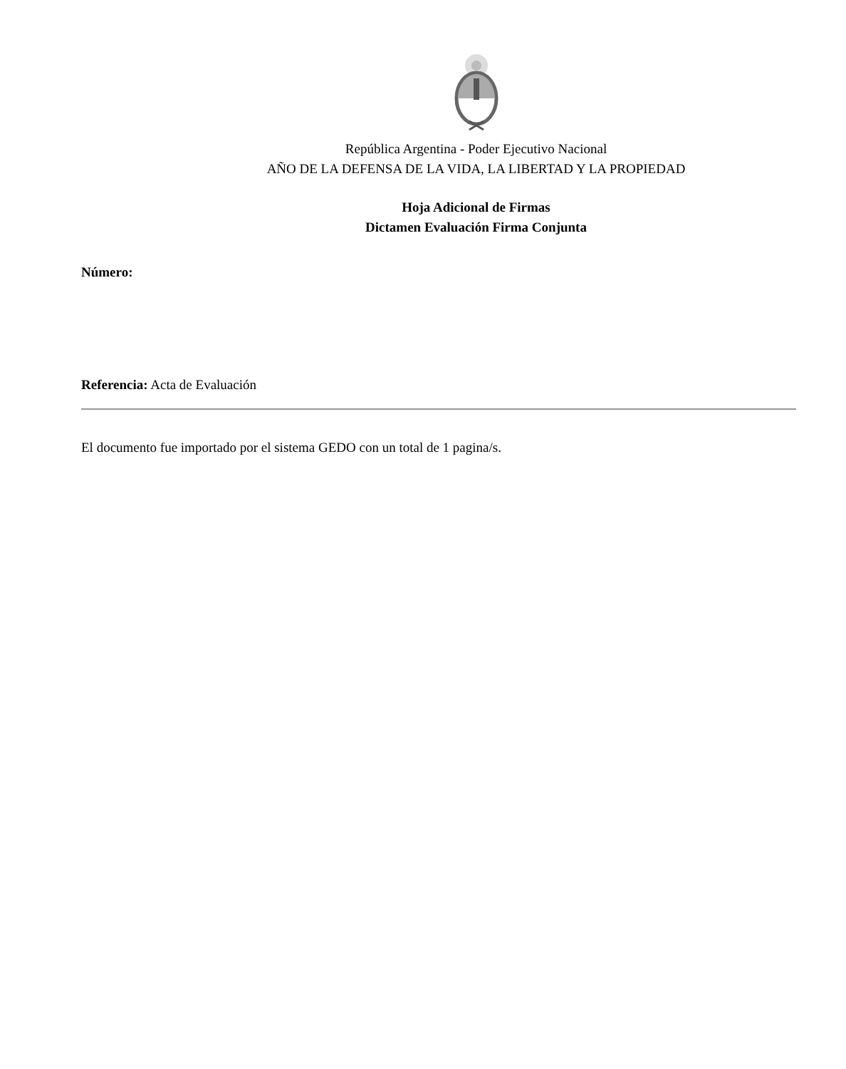República Argentina - Poder Ejecutivo Nacional
AÑO DE LA DEFENSA DE LA VIDA, LA LIBERTAD Y LA PROPIEDAD
Hoja Adicional de Firmas
Dictamen Evaluación Firma Conjunta
Número:
Referencia: Acta de Evaluación
El documento fue importado por el sistema GEDO con un total de 1 pagina/s.